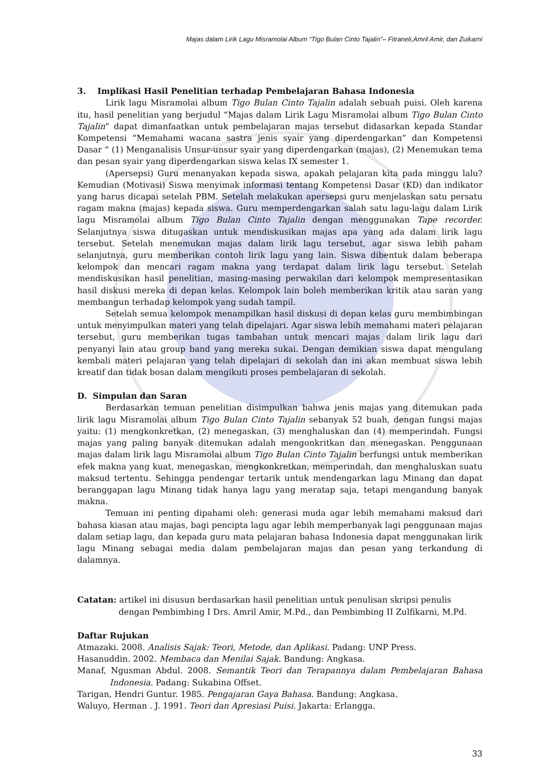Majas dalam Lirik Lagu Misramolai Album “Tigo Bulan Cinto Tajalin”– Fitraneli,Amril Amir, dan Zuikarni
3. Implikasi Hasil Penelitian terhadap Pembelajaran Bahasa Indonesia
Lirik lagu Misramolai album Tigo Bulan Cinto Tajalin adalah sebuah puisi. Oleh karena itu, hasil penelitian yang berjudul “Majas dalam Lirik Lagu Misramolai album Tigo Bulan Cinto Tajalin” dapat dimanfaatkan untuk pembelajaran majas tersebut didasarkan kepada Standar Kompetensi “Memahami wacana sastra jenis syair yang diperdengarkan” dan Kompetensi Dasar “ (1) Menganalisis Unsur-unsur syair yang diperdengarkan (majas), (2) Menemukan tema dan pesan syair yang diperdengarkan siswa kelas IX semester 1.
(Apersepsi) Guru menanyakan kepada siswa, apakah pelajaran kita pada minggu lalu? Kemudian (Motivasi) Siswa menyimak informasi tentang Kompetensi Dasar (KD) dan indikator yang harus dicapai setelah PBM. Setelah melakukan apersepsi guru menjelaskan satu persatu ragam makna (majas) kepada siswa. Guru memperdengarkan salah satu lagu-lagu dalam Lirik lagu Misramolai album Tigo Bulan Cinto Tajalin dengan menggunakan Tape recorder. Selanjutnya siswa ditugaskan untuk mendiskusikan majas apa yang ada dalam lirik lagu tersebut. Setelah menemukan majas dalam lirik lagu tersebut, agar siswa lebih paham selanjutnya, guru memberikan contoh lirik lagu yang lain. Siswa dibentuk dalam beberapa kelompok dan mencari ragam makna yang terdapat dalam lirik lagu tersebut. Setelah mendiskusikan hasil penelitian, masing-masing perwakilan dari kelompok mempresentasikan hasil diskusi mereka di depan kelas. Kelompok lain boleh memberikan kritik atau saran yang membangun terhadap kelompok yang sudah tampil.
Setelah semua kelompok menampilkan hasil diskusi di depan kelas guru membimbingan untuk menyimpulkan materi yang telah dipelajari. Agar siswa lebih memahami materi pelajaran tersebut, guru memberikan tugas tambahan untuk mencari majas dalam lirik lagu dari penyanyi lain atau group band yang mereka sukai. Dengan demikian siswa dapat mengulang kembali materi pelajaran yang telah dipelajari di sekolah dan ini akan membuat siswa lebih kreatif dan tidak bosan dalam mengikuti proses pembelajaran di sekolah.
D. Simpulan dan Saran
Berdasarkan temuan penelitian disimpulkan bahwa jenis majas yang ditemukan pada lirik lagu Misramolai album Tigo Bulan Cinto Tajalin sebanyak 52 buah, dengan fungsi majas yaitu: (1) mengkonkretkan, (2) menegaskan, (3) menghaluskan dan (4) memperindah. Fungsi majas yang paling banyak ditemukan adalah mengonkritkan dan menegaskan. Penggunaan majas dalam lirik lagu Misramolai album Tigo Bulan Cinto Tajalin berfungsi untuk memberikan efek makna yang kuat, menegaskan, mengkonkretkan, memperindah, dan menghaluskan suatu maksud tertentu. Sehingga pendengar tertarik untuk mendengarkan lagu Minang dan dapat beranggapan lagu Minang tidak hanya lagu yang meratap saja, tetapi mengandung banyak makna.
Temuan ini penting dipahami oleh: generasi muda agar lebih memahami maksud dari bahasa kiasan atau majas, bagi pencipta lagu agar lebih memperbanyak lagi penggunaan majas dalam setiap lagu, dan kepada guru mata pelajaran bahasa Indonesia dapat menggunakan lirik lagu Minang sebagai media dalam pembelajaran majas dan pesan yang terkandung di dalamnya.
Catatan: artikel ini disusun berdasarkan hasil penelitian untuk penulisan skripsi penulis dengan Pembimbing I Drs. Amril Amir, M.Pd., dan Pembimbing II Zulfikarni, M.Pd.
Daftar Rujukan
Atmazaki. 2008. Analisis Sajak: Teori, Metode, dan Aplikasi. Padang: UNP Press.
Hasanuddin. 2002. Membaca dan Menilai Sajak. Bandung: Angkasa.
Manaf, Ngusman Abdul. 2008. Semantik Teori dan Terapannya dalam Pembelajaran Bahasa Indonesia. Padang: Sukabina Offset.
Tarigan, Hendri Guntur. 1985. Pengajaran Gaya Bahasa. Bandung: Angkasa.
Waluyo, Herman . J. 1991. Teori dan Apresiasi Puisi. Jakarta: Erlangga.
33